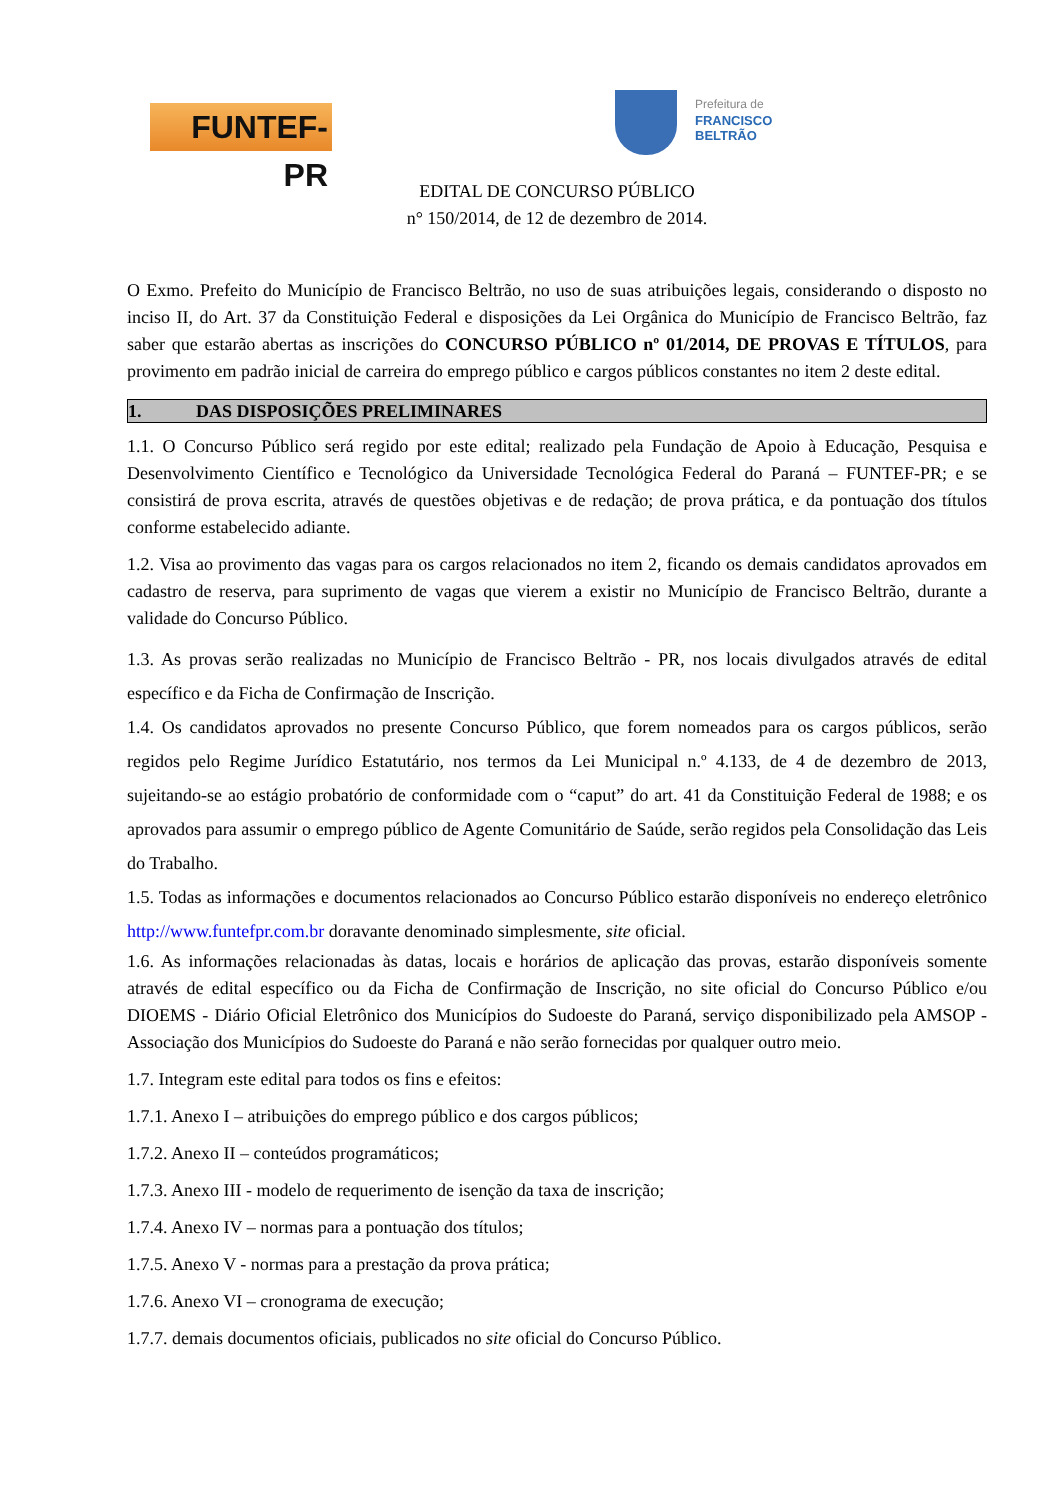FUNTEF-PR
Prefeitura de
FRANCISCO BELTRÃO
EDITAL DE CONCURSO PÚBLICO
n° 150/2014, de 12 de dezembro de 2014.
O Exmo. Prefeito do Município de Francisco Beltrão, no uso de suas atribuições legais, considerando o disposto no inciso II, do Art. 37 da Constituição Federal e disposições da Lei Orgânica do Município de Francisco Beltrão, faz saber que estarão abertas as inscrições do CONCURSO PÚBLICO nº 01/2014, DE PROVAS E TÍTULOS, para provimento em padrão inicial de carreira do emprego público e cargos públicos constantes no item 2 deste edital.
1. DAS DISPOSIÇÕES PRELIMINARES
1.1. O Concurso Público será regido por este edital; realizado pela Fundação de Apoio à Educação, Pesquisa e Desenvolvimento Científico e Tecnológico da Universidade Tecnológica Federal do Paraná – FUNTEF-PR; e se consistirá de prova escrita, através de questões objetivas e de redação; de prova prática, e da pontuação dos títulos conforme estabelecido adiante.
1.2. Visa ao provimento das vagas para os cargos relacionados no item 2, ficando os demais candidatos aprovados em cadastro de reserva, para suprimento de vagas que vierem a existir no Município de Francisco Beltrão, durante a validade do Concurso Público.
1.3. As provas serão realizadas no Município de Francisco Beltrão - PR, nos locais divulgados através de edital específico e da Ficha de Confirmação de Inscrição.
1.4. Os candidatos aprovados no presente Concurso Público, que forem nomeados para os cargos públicos, serão regidos pelo Regime Jurídico Estatutário, nos termos da Lei Municipal n.º 4.133, de 4 de dezembro de 2013, sujeitando-se ao estágio probatório de conformidade com o “caput” do art. 41 da Constituição Federal de 1988; e os aprovados para assumir o emprego público de Agente Comunitário de Saúde, serão regidos pela Consolidação das Leis do Trabalho.
1.5. Todas as informações e documentos relacionados ao Concurso Público estarão disponíveis no endereço eletrônico http://www.funtefpr.com.br doravante denominado simplesmente, site oficial.
1.6. As informações relacionadas às datas, locais e horários de aplicação das provas, estarão disponíveis somente através de edital específico ou da Ficha de Confirmação de Inscrição, no site oficial do Concurso Público e/ou DIOEMS - Diário Oficial Eletrônico dos Municípios do Sudoeste do Paraná, serviço disponibilizado pela AMSOP - Associação dos Municípios do Sudoeste do Paraná e não serão fornecidas por qualquer outro meio.
1.7. Integram este edital para todos os fins e efeitos:
1.7.1. Anexo I – atribuições do emprego público e dos cargos públicos;
1.7.2. Anexo II – conteúdos programáticos;
1.7.3. Anexo III - modelo de requerimento de isenção da taxa de inscrição;
1.7.4. Anexo IV – normas para a pontuação dos títulos;
1.7.5. Anexo V - normas para a prestação da prova prática;
1.7.6. Anexo VI – cronograma de execução;
1.7.7. demais documentos oficiais, publicados no site oficial do Concurso Público.